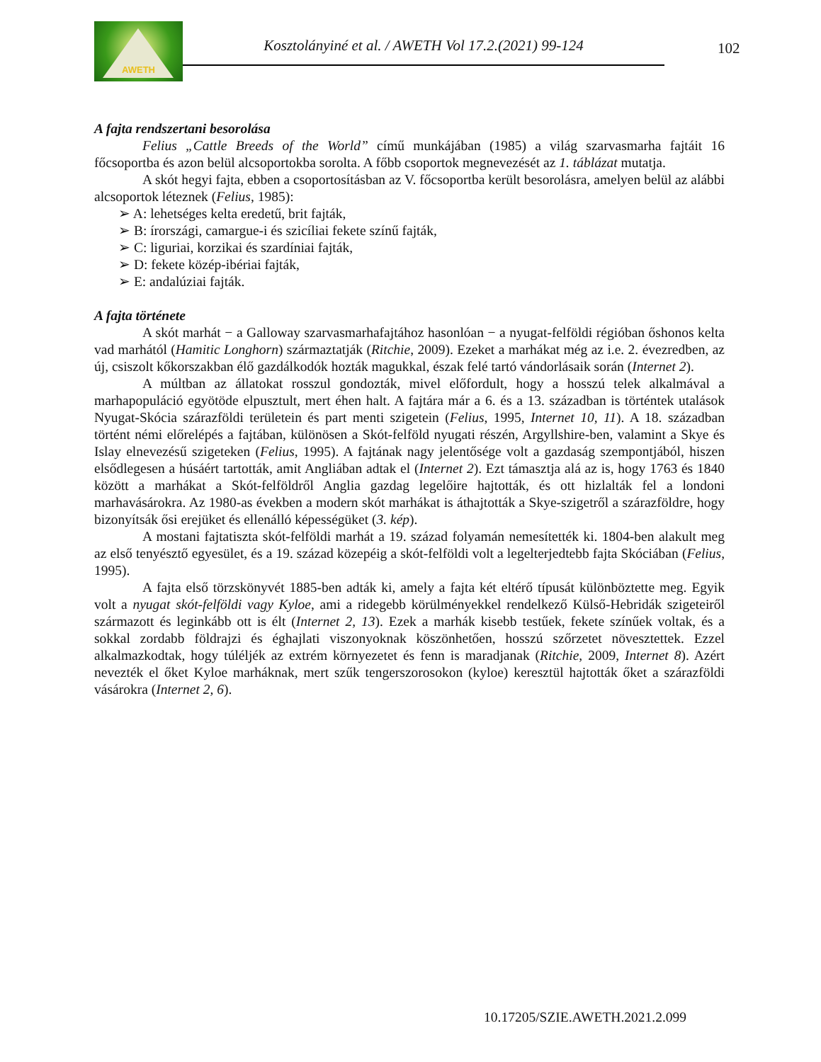AWETH
Kosztolányiné et al. / AWETH Vol 17.2.(2021) 99-124
102
A fajta rendszertani besorolása
Felius „Cattle Breeds of the World” című munkájában (1985) a világ szarvasmarha fajtáit 16 főcsoportba és azon belül alcsoportokba sorolta. A főbb csoportok megnevezését az 1. táblázat mutatja.
A skót hegyi fajta, ebben a csoportosításban az V. főcsoportba került besorolásra, amelyen belül az alábbi alcsoportok léteznek (Felius, 1985):
➢ A: lehetséges kelta eredetű, brit fajták,
➢ B: írországi, camargue-i és szicíliai fekete színű fajták,
➢ C: liguriai, korzikai és szardíniai fajták,
➢ D: fekete közép-ibériai fajták,
➢ E: andalúziai fajták.
A fajta története
A skót marhát − a Galloway szarvasmarhafajtához hasonlóan − a nyugat-felföldi régióban őshonos kelta vad marhától (Hamitic Longhorn) származtatják (Ritchie, 2009). Ezeket a marhákat még az i.e. 2. évezredben, az új, csiszolt kőkorszakban élő gazdálkodók hozták magukkal, észak felé tartó vándorlásaik során (Internet 2).
A múltban az állatokat rosszul gondozták, mivel előfordult, hogy a hosszú telek alkalmával a marhapopuláció egyötöde elpusztult, mert éhen halt. A fajtára már a 6. és a 13. században is történtek utalások Nyugat-Skócia szárazföldi területein és part menti szigetein (Felius, 1995, Internet 10, 11). A 18. században történt némi előrelépés a fajtában, különösen a Skót-felföld nyugati részén, Argyllshire-ben, valamint a Skye és Islay elnevezésű szigeteken (Felius, 1995). A fajtának nagy jelentősége volt a gazdaság szempontjából, hiszen elsődlegesen a húsáért tartották, amit Angliában adtak el (Internet 2). Ezt támasztja alá az is, hogy 1763 és 1840 között a marhákat a Skót-felföldről Anglia gazdag legelőire hajtották, és ott hizlalták fel a londoni marhavásárokra. Az 1980-as években a modern skót marhákat is áthajtották a Skye-szigetről a szárazföldre, hogy bizonyítsák ősi erejüket és ellenálló képességüket (3. kép).
A mostani fajtatiszta skót-felföldi marhát a 19. század folyamán nemesítették ki. 1804-ben alakult meg az első tenyésztő egyesület, és a 19. század közepéig a skót-felföldi volt a legelterjedtebb fajta Skóciában (Felius, 1995).
A fajta első törzskönyvét 1885-ben adták ki, amely a fajta két eltérő típusát különböztette meg. Egyik volt a nyugat skót-felföldi vagy Kyloe, ami a ridegebb körülményekkel rendelkező Külső-Hebridák szigeteiről származott és leginkább ott is élt (Internet 2, 13). Ezek a marhák kisebb testűek, fekete színűek voltak, és a sokkal zordabb földrajzi és éghajlati viszonyoknak köszönhetően, hosszú szőrzetet növesztettek. Ezzel alkalmazkodtak, hogy túléljék az extrém környezetet és fenn is maradjanak (Ritchie, 2009, Internet 8). Azért nevezték el őket Kyloe marháknak, mert szűk tengerszorosokon (kyloe) keresztül hajtották őket a szárazföldi vásárokra (Internet 2, 6).
10.17205/SZIE.AWETH.2021.2.099